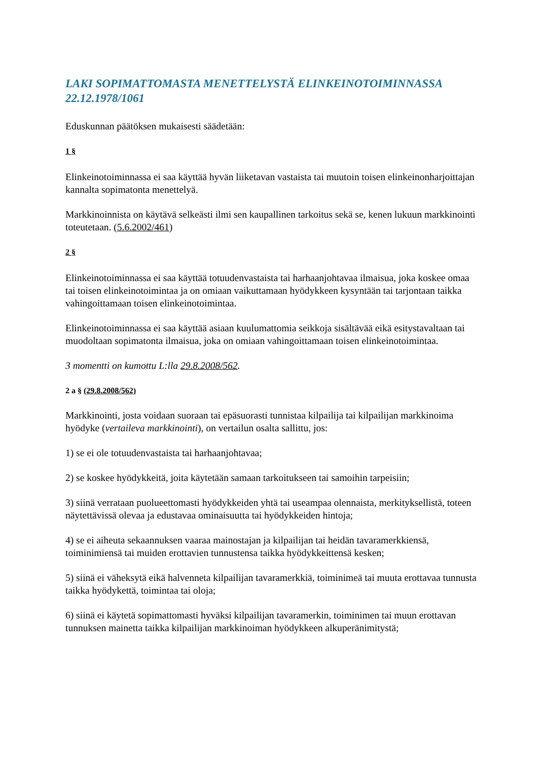LAKI SOPIMATTOMASTA MENETTELYSTÄ ELINKEINOTOIMINNASSA 22.12.1978/1061
Eduskunnan päätöksen mukaisesti säädetään:
1 §
Elinkeinotoiminnassa ei saa käyttää hyvän liiketavan vastaista tai muutoin toisen elinkeinonharjoittajan kannalta sopimatonta menettelyä.
Markkinoinnista on käytävä selkeästi ilmi sen kaupallinen tarkoitus sekä se, kenen lukuun markkinointi toteutetaan. (5.6.2002/461)
2 §
Elinkeinotoiminnassa ei saa käyttää totuudenvastaista tai harhaanjohtavaa ilmaisua, joka koskee omaa tai toisen elinkeinotoimintaa ja on omiaan vaikuttamaan hyödykkeen kysyntään tai tarjontaan taikka vahingoittamaan toisen elinkeinotoimintaa.
Elinkeinotoiminnassa ei saa käyttää asiaan kuulumattomia seikkoja sisältävää eikä esitystavaltaan tai muodoltaan sopimatonta ilmaisua, joka on omiaan vahingoittamaan toisen elinkeinotoimintaa.
3 momentti on kumottu L:lla 29.8.2008/562.
2 a § (29.8.2008/562)
Markkinointi, josta voidaan suoraan tai epäsuorasti tunnistaa kilpailija tai kilpailijan markkinoima hyödyke (vertaileva markkinointi), on vertailun osalta sallittu, jos:
1) se ei ole totuudenvastaista tai harhaanjohtavaa;
2) se koskee hyödykkeitä, joita käytetään samaan tarkoitukseen tai samoihin tarpeisiin;
3) siinä verrataan puolueettomasti hyödykkeiden yhtä tai useampaa olennaista, merkityksellistä, toteen näytettävissä olevaa ja edustavaa ominaisuutta tai hyödykkeiden hintoja;
4) se ei aiheuta sekaannuksen vaaraa mainostajan ja kilpailijan tai heidän tavaramerkkiensä, toiminimiensä tai muiden erottavien tunnustensa taikka hyödykkeittensä kesken;
5) siinä ei väheksytä eikä halvenneta kilpailijan tavaramerkkiä, toiminimeä tai muuta erottavaa tunnusta taikka hyödykettä, toimintaa tai oloja;
6) siinä ei käytetä sopimattomasti hyväksi kilpailijan tavaramerkin, toiminimen tai muun erottavan tunnuksen mainetta taikka kilpailijan markkinoiman hyödykkeen alkuperänimitystä;